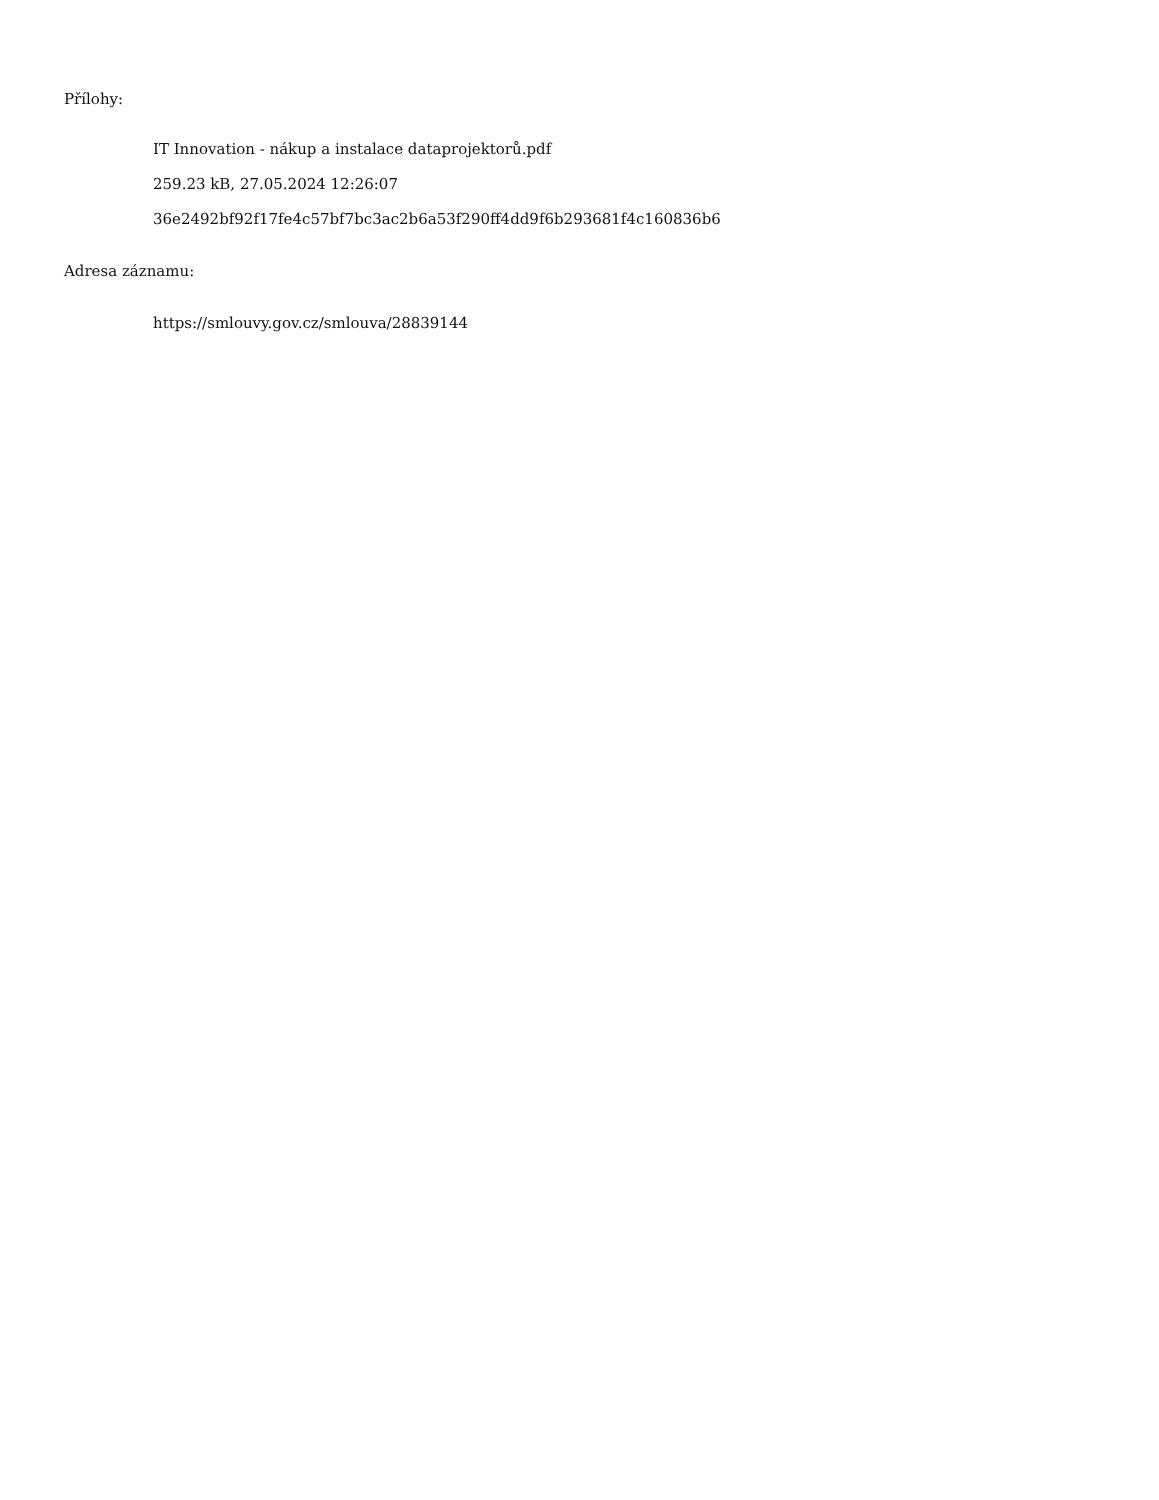Přílohy:
IT Innovation - nákup a instalace dataprojektorů.pdf
259.23 kB, 27.05.2024 12:26:07
36e2492bf92f17fe4c57bf7bc3ac2b6a53f290ff4dd9f6b293681f4c160836b6
Adresa záznamu:
https://smlouvy.gov.cz/smlouva/28839144